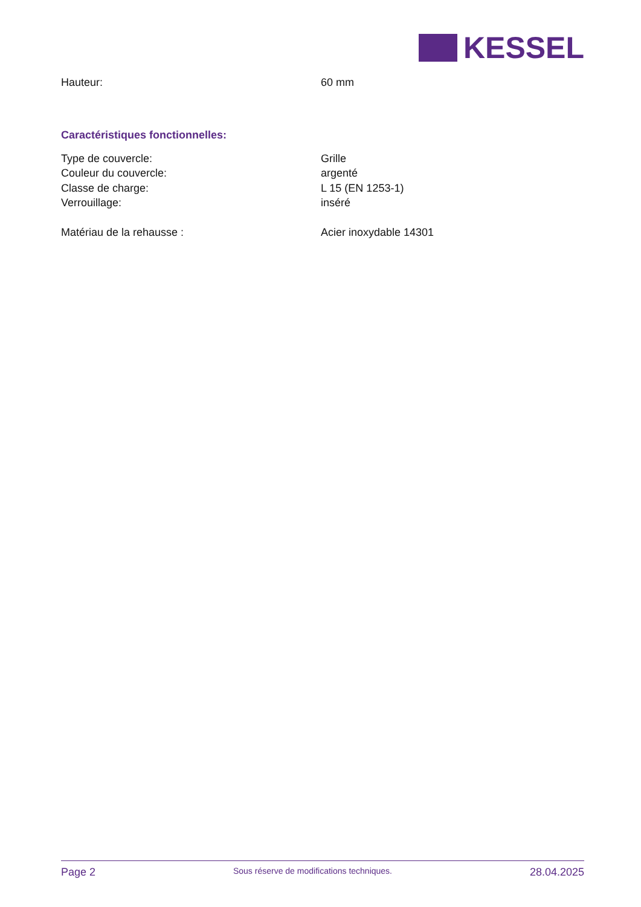KESSEL
Hauteur: 60 mm
Caractéristiques fonctionnelles:
Type de couvercle: Grille
Couleur du couvercle: argenté
Classe de charge: L 15 (EN 1253-1)
Verrouillage: inséré
Matériau de la rehausse : Acier inoxydable 14301
Page 2 Sous réserve de modifications techniques. 28.04.2025